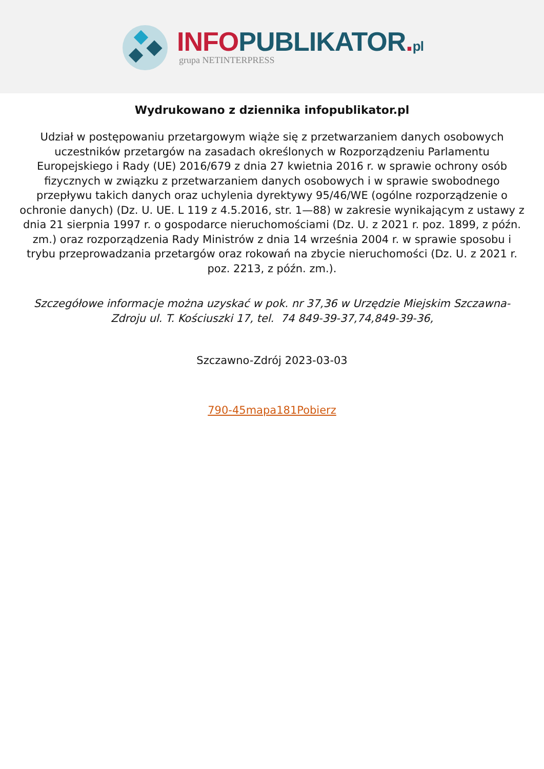INFO PUBLIKATOR. pl
grupa NETINTERPRESS
Wydrukowano z dziennika infopublikator.pl
Udział w postępowaniu przetargowym wiąże się z przetwarzaniem danych osobowych uczestników przetargów na zasadach określonych w Rozporządzeniu Parlamentu Europejskiego i Rady (UE) 2016/679 z dnia 27 kwietnia 2016 r. w sprawie ochrony osób fizycznych w związku z przetwarzaniem danych osobowych i w sprawie swobodnego przepływu takich danych oraz uchylenia dyrektywy 95/46/WE (ogólne rozporządzenie o ochronie danych) (Dz. U. UE. L 119 z 4.5.2016, str. 1—88) w zakresie wynikającym z ustawy z dnia 21 sierpnia 1997 r. o gospodarce nieruchomościami (Dz. U. z 2021 r. poz. 1899, z późn. zm.) oraz rozporządzenia Rady Ministrów z dnia 14 września 2004 r. w sprawie sposobu i trybu przeprowadzania przetargów oraz rokowań na zbycie nieruchomości (Dz. U. z 2021 r. poz. 2213, z późn. zm.).
Szczegółowe informacje można uzyskać w pok. nr 37,36 w Urzędzie Miejskim Szczawna-Zdroju ul. T. Kościuszki 17, tel. 74 849-39-37,74,849-39-36,
Szczawno-Zdrój 2023-03-03
790-45mapa181Pobierz